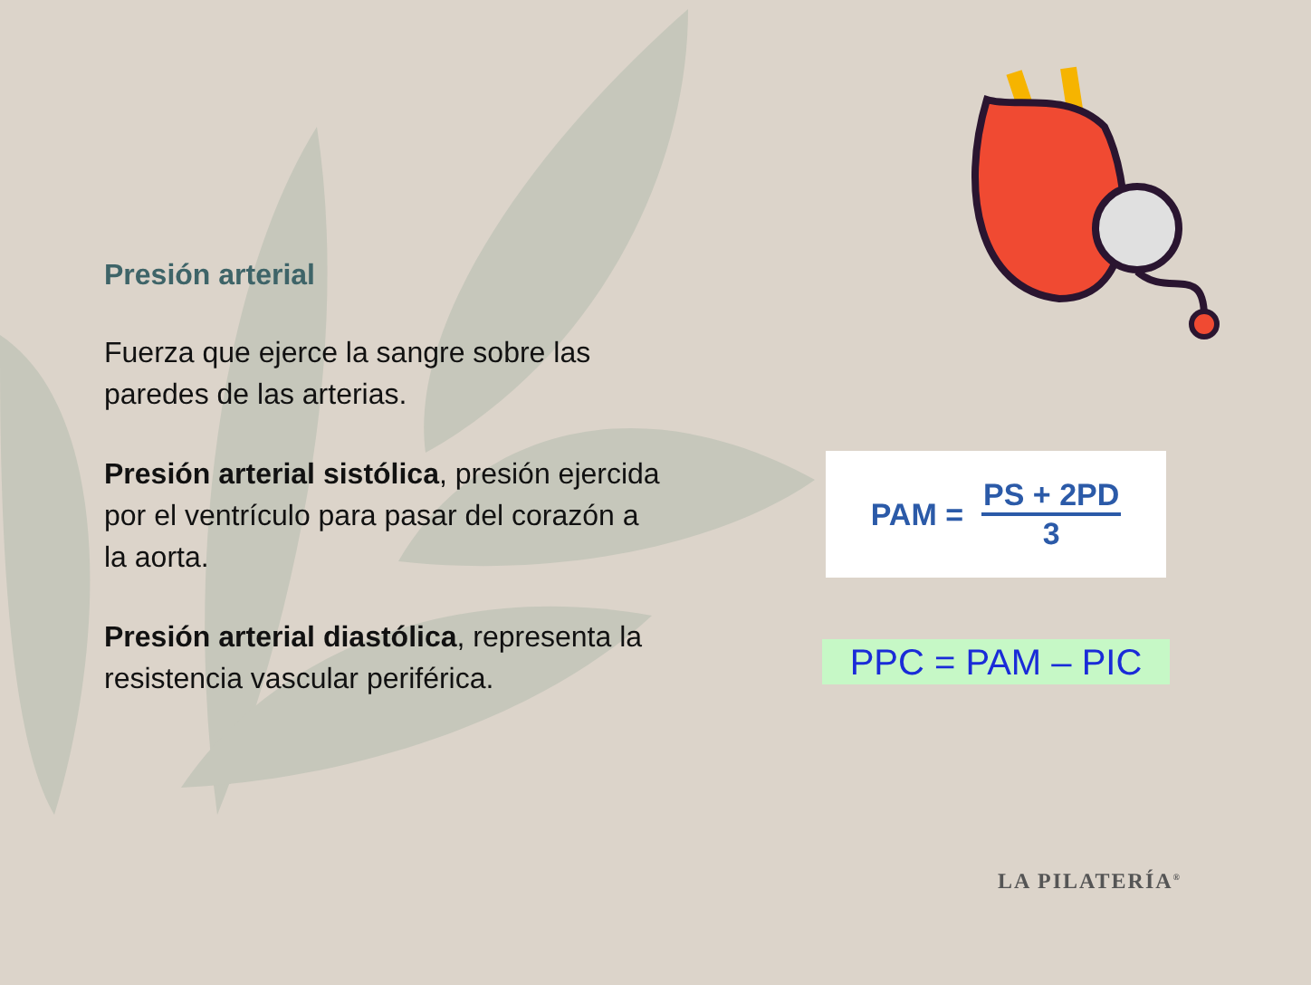Presión arterial
Fuerza que ejerce la sangre sobre las paredes de las arterias.
Presión arterial sistólica, presión ejercida por el ventrículo para pasar del corazón a la aorta.
Presión arterial diastólica, representa la resistencia vascular periférica.
PAM =
PS + 2PD
3
PPC = PAM – PIC
LA PILATERÍA<sup>®</sup>